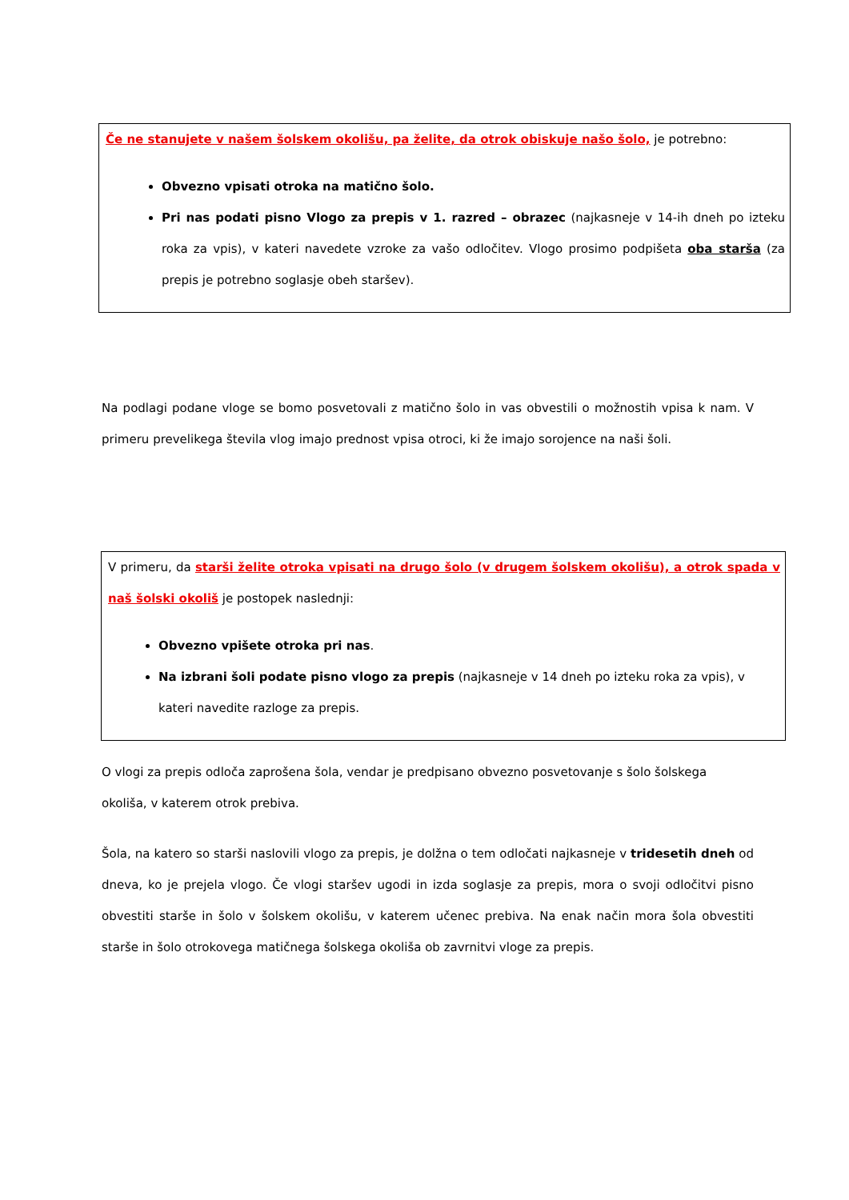Če ne stanujete v našem šolskem okolišu, pa želite, da otrok obiskuje našo šolo, je potrebno:
Obvezno vpisati otroka na matično šolo.
Pri nas podati pisno Vlogo za prepis v 1. razred – obrazec (najkasneje v 14-ih dneh po izteku roka za vpis), v kateri navedete vzroke za vašo odločitev. Vlogo prosimo podpišeta oba starša (za prepis je potrebno soglasje obeh staršev).
Na podlagi podane vloge se bomo posvetovali z matično šolo in vas obvestili o možnostih vpisa k nam. V primeru prevelikega števila vlog imajo prednost vpisa otroci, ki že imajo sorojence na naši šoli.
V primeru, da starši želite otroka vpisati na drugo šolo (v drugem šolskem okolišu), a otrok spada v naš šolski okoliš je postopek naslednji:
Obvezno vpišete otroka pri nas.
Na izbrani šoli podate pisno vlogo za prepis (najkasneje v 14 dneh po izteku roka za vpis), v kateri navedite razloge za prepis.
O vlogi za prepis odloča zaprošena šola, vendar je predpisano obvezno posvetovanje s šolo šolskega okoliša, v katerem otrok prebiva.
Šola, na katero so starši naslovili vlogo za prepis, je dolžna o tem odločati najkasneje v tridesetih dneh od dneva, ko je prejela vlogo. Če vlogi staršev ugodi in izda soglasje za prepis, mora o svoji odločitvi pisno obvestiti starše in šolo v šolskem okolišu, v katerem učenec prebiva. Na enak način mora šola obvestiti starše in šolo otrokovega matičnega šolskega okoliša ob zavrnitvi vloge za prepis.